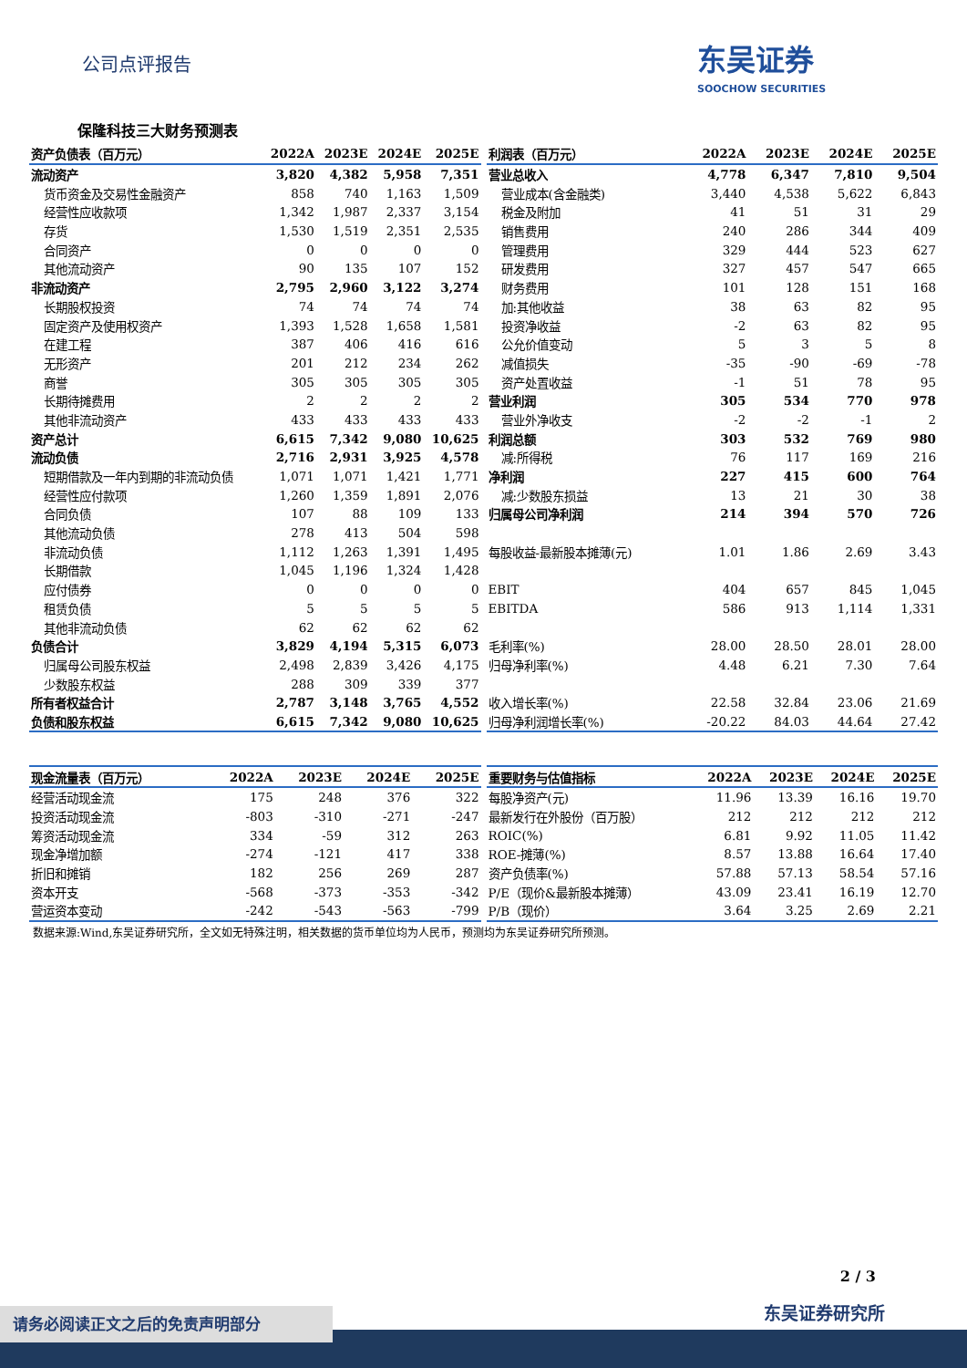公司点评报告
东吴证券
SOOCHOW SECURITIES
保隆科技三大财务预测表
| 资产负债表（百万元） | 2022A | 2023E | 2024E | 2025E |
| --- | --- | --- | --- | --- |
| 流动资产 | 3,820 | 4,382 | 5,958 | 7,351 |
| 货币资金及交易性金融资产 | 858 | 740 | 1,163 | 1,509 |
| 经营性应收款项 | 1,342 | 1,987 | 2,337 | 3,154 |
| 存货 | 1,530 | 1,519 | 2,351 | 2,535 |
| 合同资产 | 0 | 0 | 0 | 0 |
| 其他流动资产 | 90 | 135 | 107 | 152 |
| 非流动资产 | 2,795 | 2,960 | 3,122 | 3,274 |
| 长期股权投资 | 74 | 74 | 74 | 74 |
| 固定资产及使用权资产 | 1,393 | 1,528 | 1,658 | 1,581 |
| 在建工程 | 387 | 406 | 416 | 616 |
| 无形资产 | 201 | 212 | 234 | 262 |
| 商誉 | 305 | 305 | 305 | 305 |
| 长期待摊费用 | 2 | 2 | 2 | 2 |
| 其他非流动资产 | 433 | 433 | 433 | 433 |
| 资产总计 | 6,615 | 7,342 | 9,080 | 10,625 |
| 流动负债 | 2,716 | 2,931 | 3,925 | 4,578 |
| 短期借款及一年内到期的非流动负债 | 1,071 | 1,071 | 1,421 | 1,771 |
| 经营性应付款项 | 1,260 | 1,359 | 1,891 | 2,076 |
| 合同负债 | 107 | 88 | 109 | 133 |
| 其他流动负债 | 278 | 413 | 504 | 598 |
| 非流动负债 | 1,112 | 1,263 | 1,391 | 1,495 |
| 长期借款 | 1,045 | 1,196 | 1,324 | 1,428 |
| 应付债券 | 0 | 0 | 0 | 0 |
| 租赁负债 | 5 | 5 | 5 | 5 |
| 其他非流动负债 | 62 | 62 | 62 | 62 |
| 负债合计 | 3,829 | 4,194 | 5,315 | 6,073 |
| 归属母公司股东权益 | 2,498 | 2,839 | 3,426 | 4,175 |
| 少数股东权益 | 288 | 309 | 339 | 377 |
| 所有者权益合计 | 2,787 | 3,148 | 3,765 | 4,552 |
| 负债和股东权益 | 6,615 | 7,342 | 9,080 | 10,625 |
| 利润表（百万元） | 2022A | 2023E | 2024E | 2025E |
| --- | --- | --- | --- | --- |
| 营业总收入 | 4,778 | 6,347 | 7,810 | 9,504 |
| 营业成本(含金融类) | 3,440 | 4,538 | 5,622 | 6,843 |
| 税金及附加 | 41 | 51 | 31 | 29 |
| 销售费用 | 240 | 286 | 344 | 409 |
| 管理费用 | 329 | 444 | 523 | 627 |
| 研发费用 | 327 | 457 | 547 | 665 |
| 财务费用 | 101 | 128 | 151 | 168 |
| 加:其他收益 | 38 | 63 | 82 | 95 |
| 投资净收益 | -2 | 63 | 82 | 95 |
| 公允价值变动 | 5 | 3 | 5 | 8 |
| 减值损失 | -35 | -90 | -69 | -78 |
| 资产处置收益 | -1 | 51 | 78 | 95 |
| 营业利润 | 305 | 534 | 770 | 978 |
| 营业外净收支 | -2 | -2 | -1 | 2 |
| 利润总额 | 303 | 532 | 769 | 980 |
| 减:所得税 | 76 | 117 | 169 | 216 |
| 净利润 | 227 | 415 | 600 | 764 |
| 减:少数股东损益 | 13 | 21 | 30 | 38 |
| 归属母公司净利润 | 214 | 394 | 570 | 726 |
| 每股收益-最新股本摊薄(元) | 1.01 | 1.86 | 2.69 | 3.43 |
| EBIT | 404 | 657 | 845 | 1,045 |
| EBITDA | 586 | 913 | 1,114 | 1,331 |
| 毛利率(%) | 28.00 | 28.50 | 28.01 | 28.00 |
| 归母净利率(%) | 4.48 | 6.21 | 7.30 | 7.64 |
| 收入增长率(%) | 22.58 | 32.84 | 23.06 | 21.69 |
| 归母净利润增长率(%) | -20.22 | 84.03 | 44.64 | 27.42 |
| 现金流量表（百万元） | 2022A | 2023E | 2024E | 2025E |
| --- | --- | --- | --- | --- |
| 经营活动现金流 | 175 | 248 | 376 | 322 |
| 投资活动现金流 | -803 | -310 | -271 | -247 |
| 筹资活动现金流 | 334 | -59 | 312 | 263 |
| 现金净增加额 | -274 | -121 | 417 | 338 |
| 折旧和摊销 | 182 | 256 | 269 | 287 |
| 资本开支 | -568 | -373 | -353 | -342 |
| 营运资本变动 | -242 | -543 | -563 | -799 |
| 重要财务与估值指标 | 2022A | 2023E | 2024E | 2025E |
| --- | --- | --- | --- | --- |
| 每股净资产(元) | 11.96 | 13.39 | 16.16 | 19.70 |
| 最新发行在外股份（百万股） | 212 | 212 | 212 | 212 |
| ROIC(%) | 6.81 | 9.92 | 11.05 | 11.42 |
| ROE-摊薄(%) | 8.57 | 13.88 | 16.64 | 17.40 |
| 资产负债率(%) | 57.88 | 57.13 | 58.54 | 57.16 |
| P/E（现价&最新股本摊薄） | 43.09 | 23.41 | 16.19 | 12.70 |
| P/B（现价） | 3.64 | 3.25 | 2.69 | 2.21 |
数据来源:Wind,东吴证券研究所，全文如无特殊注明，相关数据的货币单位均为人民币，预测均为东吴证券研究所预测。
2 / 3
东吴证券研究所 请务必阅读正文之后的免责声明部分